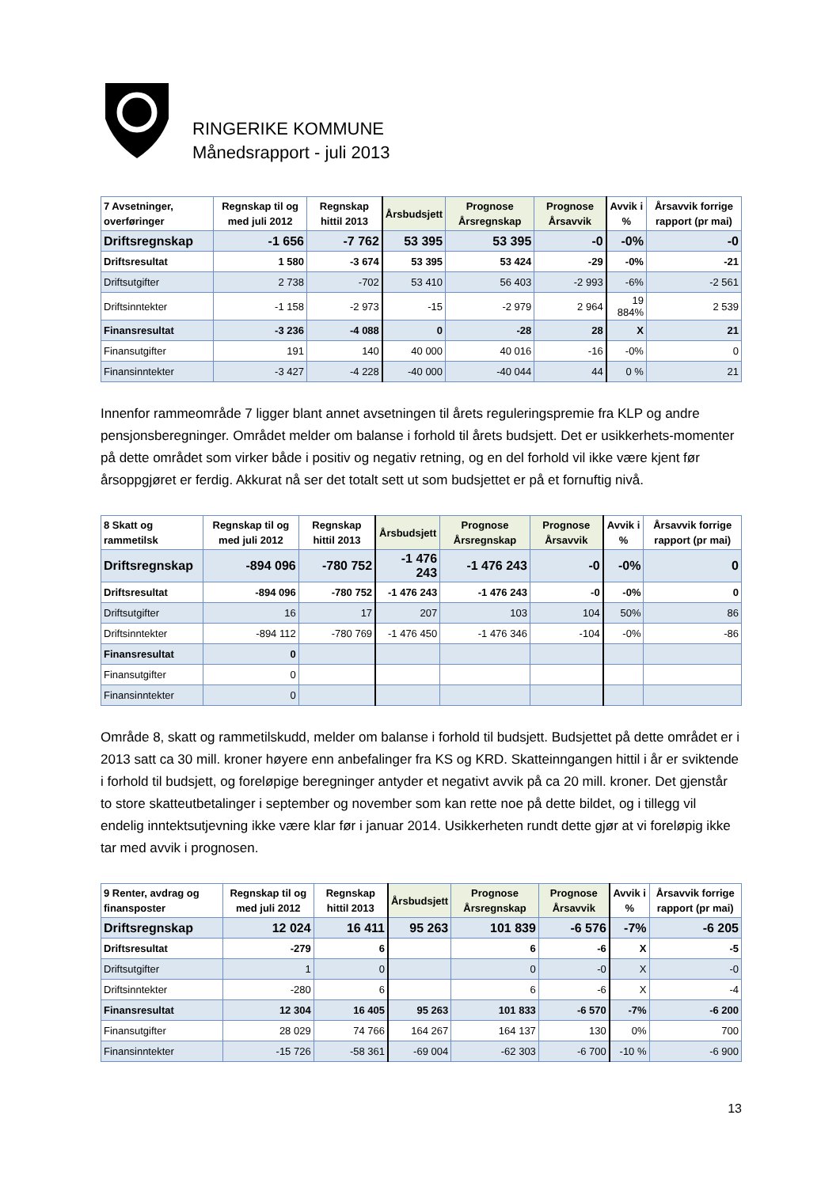RINGERIKE KOMMUNE
Månedsrapport - juli 2013
| 7 Avsetninger, overføringer | Regnskap til og med juli 2012 | Regnskap hittil 2013 | Årsbudsjett | Prognose Årsregnskap | Prognose Årsavvik | Avvik i % | Årsavvik forrige rapport (pr mai) |
| --- | --- | --- | --- | --- | --- | --- | --- |
| Driftsregnskap | -1 656 | -7 762 | 53 395 | 53 395 | -0 | -0% | -0 |
| Driftsresultat | 1 580 | -3 674 | 53 395 | 53 424 | -29 | -0% | -21 |
| Driftsutgifter | 2 738 | -702 | 53 410 | 56 403 | -2 993 | -6% | -2 561 |
| Driftsinntekter | -1 158 | -2 973 | -15 | -2 979 | 2 964 | 19 884% | 2 539 |
| Finansresultat | -3 236 | -4 088 | 0 | -28 | 28 | X | 21 |
| Finansutgifter | 191 | 140 | 40 000 | 40 016 | -16 | -0% | 0 |
| Finansinntekter | -3 427 | -4 228 | -40 000 | -40 044 | 44 | 0 % | 21 |
Innenfor rammeområde 7 ligger blant annet avsetningen til årets reguleringspremie fra KLP og andre pensjonsberegninger. Området melder om balanse i forhold til årets budsjett. Det er usikkerhets-momenter på dette området som virker både i positiv og negativ retning, og en del forhold vil ikke være kjent før årsoppgjøret er ferdig. Akkurat nå ser det totalt sett ut som budsjettet er på et fornuftig nivå.
| 8 Skatt og rammetilsk | Regnskap til og med juli 2012 | Regnskap hittil 2013 | Årsbudsjett | Prognose Årsregnskap | Prognose Årsavvik | Avvik i % | Årsavvik forrige rapport (pr mai) |
| --- | --- | --- | --- | --- | --- | --- | --- |
| Driftsregnskap | -894 096 | -780 752 | -1 476 243 | -1 476 243 | -0 | -0% | 0 |
| Driftsresultat | -894 096 | -780 752 | -1 476 243 | -1 476 243 | -0 | -0% | 0 |
| Driftsutgifter | 16 | 17 | 207 | 103 | 104 | 50% | 86 |
| Driftsinntekter | -894 112 | -780 769 | -1 476 450 | -1 476 346 | -104 | -0% | -86 |
| Finansresultat | 0 | | | | | | |
| Finansutgifter | 0 | | | | | | |
| Finansinntekter | 0 | | | | | | |
Område 8, skatt og rammetilskudd, melder om balanse i forhold til budsjett. Budsjettet på dette området er i 2013 satt ca 30 mill. kroner høyere enn anbefalinger fra KS og KRD. Skatteinngangen hittil i år er sviktende i forhold til budsjett, og foreløpige beregninger antyder et negativt avvik på ca 20 mill. kroner. Det gjenstår to store skatteutbetalinger i september og november som kan rette noe på dette bildet, og i tillegg vil endelig inntektsutjevning ikke være klar før i januar 2014. Usikkerheten rundt dette gjør at vi foreløpig ikke tar med avvik i prognosen.
| 9 Renter, avdrag og finansposter | Regnskap til og med juli 2012 | Regnskap hittil 2013 | Årsbudsjett | Prognose Årsregnskap | Prognose Årsavvik | Avvik i % | Årsavvik forrige rapport (pr mai) |
| --- | --- | --- | --- | --- | --- | --- | --- |
| Driftsregnskap | 12 024 | 16 411 | 95 263 | 101 839 | -6 576 | -7% | -6 205 |
| Driftsresultat | -279 | 6 | | 6 | -6 | X | -5 |
| Driftsutgifter | 1 | 0 | | 0 | -0 | X | -0 |
| Driftsinntekter | -280 | 6 | | 6 | -6 | X | -4 |
| Finansresultat | 12 304 | 16 405 | 95 263 | 101 833 | -6 570 | -7% | -6 200 |
| Finansutgifter | 28 029 | 74 766 | 164 267 | 164 137 | 130 | 0% | 700 |
| Finansinntekter | -15 726 | -58 361 | -69 004 | -62 303 | -6 700 | -10 % | -6 900 |
13